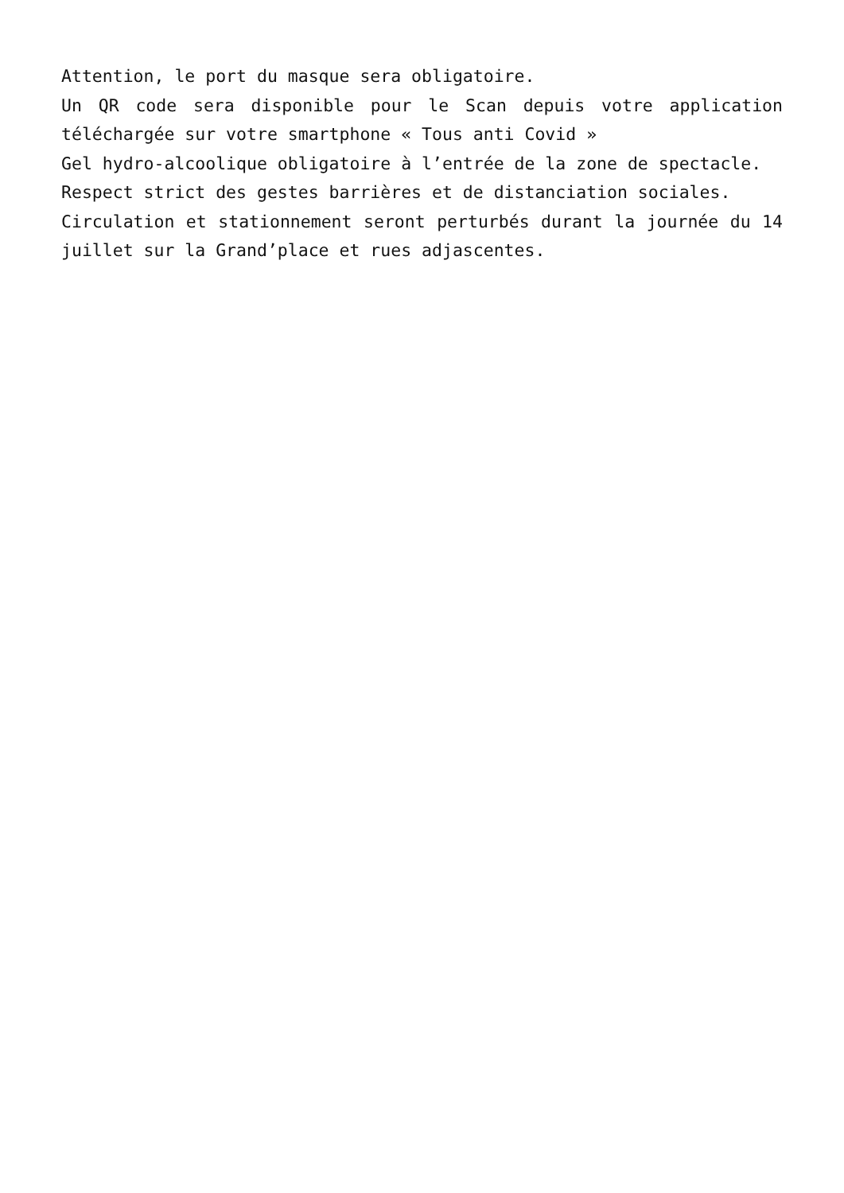Attention, le port du masque sera obligatoire.
Un QR code sera disponible pour le Scan depuis votre application téléchargée sur votre smartphone « Tous anti Covid »
Gel hydro-alcoolique obligatoire à l’entrée de la zone de spectacle.
Respect strict des gestes barrières et de distanciation sociales.
Circulation et stationnement seront perturbés durant la journée du 14 juillet sur la Grand’place et rues adjascentes.